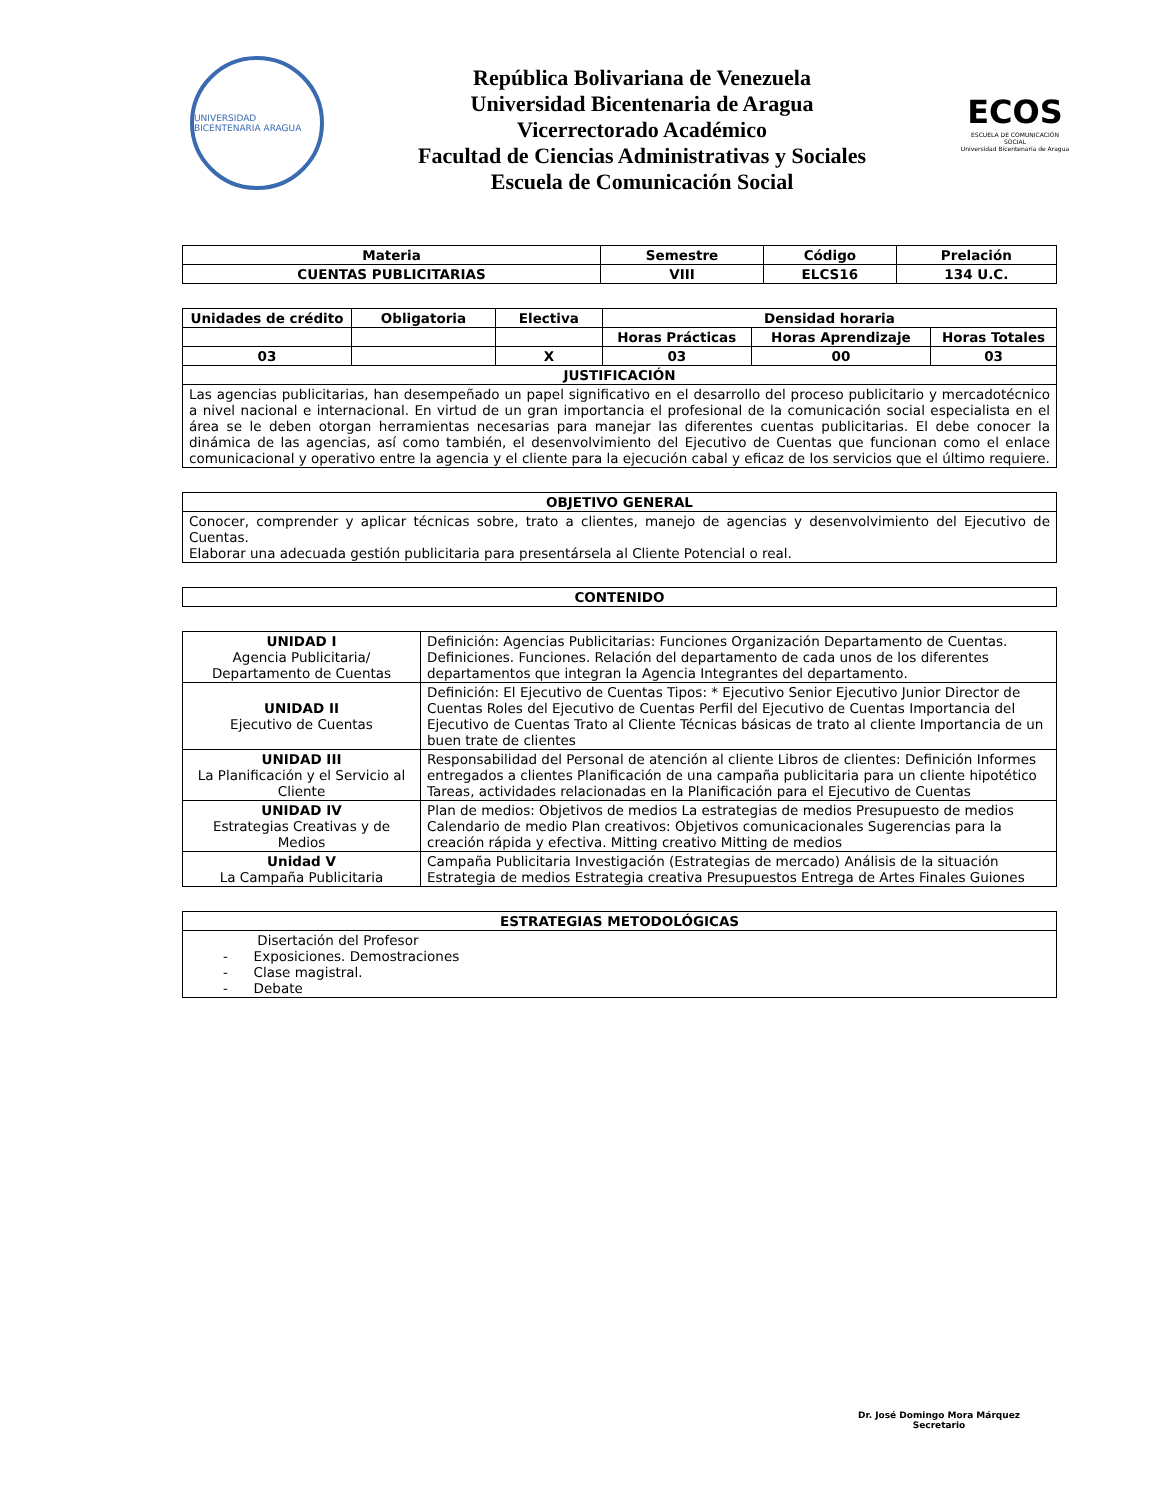UNIVERSIDAD BICENTENARIA ARAGUA
República Bolivariana de Venezuela
Universidad Bicentenaria de Aragua
Vicerrectorado Académico
Facultad de Ciencias Administrativas y Sociales
Escuela de Comunicación Social
ECOS
ESCUELA DE COMUNICACIÓN SOCIAL
Universidad Bicentenaria de Aragua
| Materia | Semestre | Código | Prelación |
| --- | --- | --- | --- |
| CUENTAS PUBLICITARIAS | VIII | ELCS16 | 134 U.C. |
| Unidades de crédito | Obligatoria | Electiva | Densidad horaria | | |
| --- | --- | --- | --- | --- | --- |
| | | | Horas Prácticas | Horas Aprendizaje | Horas Totales |
| 03 | | X | 03 | 00 | 03 |
| JUSTIFICACIÓN | | | | | |
| Las agencias publicitarias, han desempeñado un papel significativo en el desarrollo del proceso publicitario y mercadotécnico a nivel nacional e internacional. En virtud de un gran importancia el profesional de la comunicación social especialista en el área se le deben otorgan herramientas necesarias para manejar las diferentes cuentas publicitarias. El debe conocer la dinámica de las agencias, así como también, el desenvolvimiento del Ejecutivo de Cuentas que funcionan como el enlace comunicacional y operativo entre la agencia y el cliente para la ejecución cabal y eficaz de los servicios que el último requiere. | | | | | |
| OBJETIVO GENERAL |
| --- |
| Conocer, comprender y aplicar técnicas sobre, trato a clientes, manejo de agencias y desenvolvimiento del Ejecutivo de Cuentas. Elaborar una adecuada gestión publicitaria para presentársela al Cliente Potencial o real. |
| CONTENIDO |
| --- |
| UNIDAD I Agencia Publicitaria/ Departamento de Cuentas | Definición: Agencias Publicitarias: Funciones Organización Departamento de Cuentas. Definiciones. Funciones. Relación del departamento de cada unos de los diferentes departamentos que integran la Agencia Integrantes del departamento. |
| UNIDAD II Ejecutivo de Cuentas | Definición: El Ejecutivo de Cuentas Tipos: * Ejecutivo Senior Ejecutivo Junior Director de Cuentas Roles del Ejecutivo de Cuentas Perfil del Ejecutivo de Cuentas Importancia del Ejecutivo de Cuentas Trato al Cliente Técnicas básicas de trato al cliente Importancia de un buen trate de clientes |
| UNIDAD III La Planificación y el Servicio al Cliente | Responsabilidad del Personal de atención al cliente Libros de clientes: Definición Informes entregados a clientes Planificación de una campaña publicitaria para un cliente hipotético Tareas, actividades relacionadas en la Planificación para el Ejecutivo de Cuentas |
| UNIDAD IV Estrategias Creativas y de Medios | Plan de medios: Objetivos de medios La estrategias de medios Presupuesto de medios Calendario de medio Plan creativos: Objetivos comunicacionales Sugerencias para la creación rápida y efectiva. Mitting creativo Mitting de medios |
| Unidad V La Campaña Publicitaria | Campaña Publicitaria Investigación (Estrategias de mercado) Análisis de la situación Estrategia de medios Estrategia creativa Presupuestos Entrega de Artes Finales Guiones |
| ESTRATEGIAS METODOLÓGICAS |
| --- |
| Disertación del Profesor - Exposiciones. Demostraciones - Clase magistral. - Debate |
Dr. José Domingo Mora Márquez
Secretario